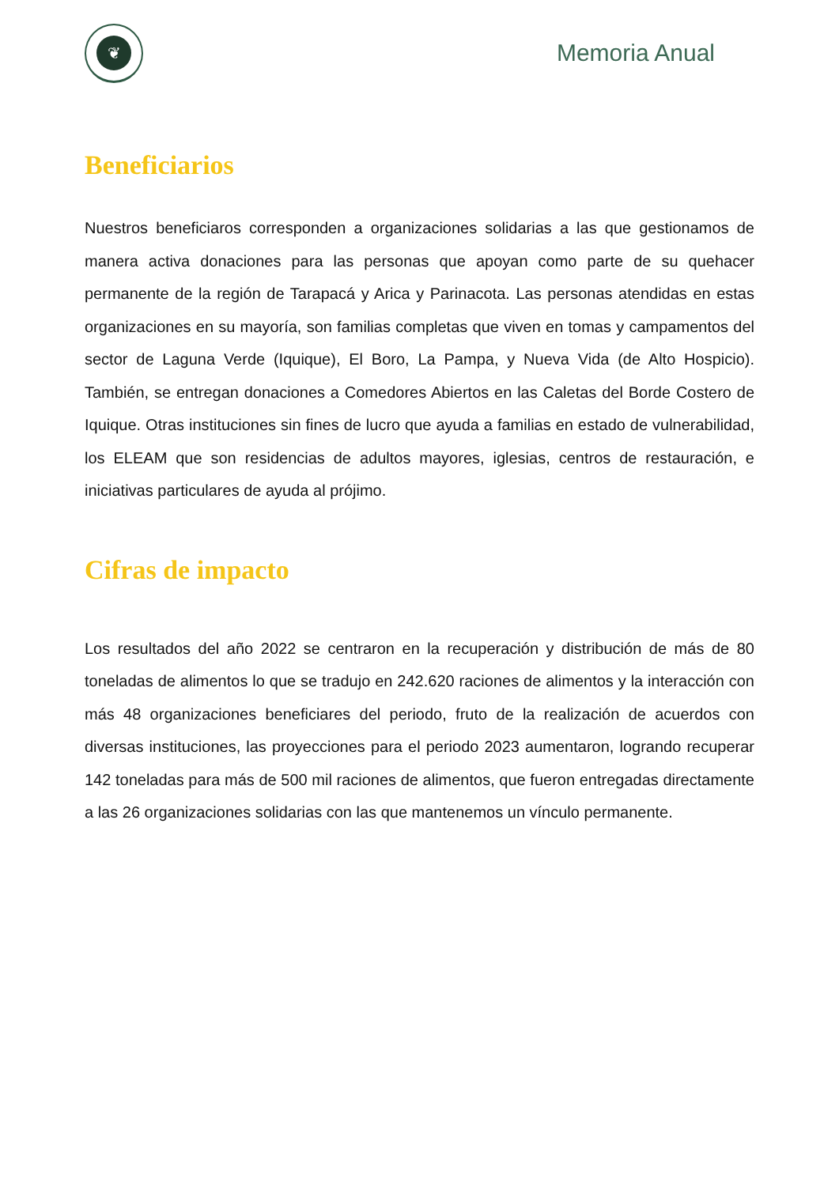❦
Memoria Anual
Beneficiarios
Nuestros beneficiaros corresponden a organizaciones solidarias a las que gestionamos de manera activa donaciones para las personas que apoyan como parte de su quehacer permanente de la región de Tarapacá y Arica y Parinacota. Las personas atendidas en estas organizaciones en su mayoría, son familias completas que viven en tomas y campamentos del sector de Laguna Verde (Iquique), El Boro, La Pampa, y Nueva Vida (de Alto Hospicio). También, se entregan donaciones a Comedores Abiertos en las Caletas del Borde Costero de Iquique. Otras instituciones sin fines de lucro que ayuda a familias en estado de vulnerabilidad, los ELEAM que son residencias de adultos mayores, iglesias, centros de restauración, e iniciativas particulares de ayuda al prójimo.
Cifras de impacto
Los resultados del año 2022 se centraron en la recuperación y distribución de más de 80 toneladas de alimentos lo que se tradujo en 242.620 raciones de alimentos y la interacción con más 48 organizaciones beneficiares del periodo, fruto de la realización de acuerdos con diversas instituciones, las proyecciones para el periodo 2023 aumentaron, logrando recuperar 142 toneladas para más de 500 mil raciones de alimentos, que fueron entregadas directamente a las 26 organizaciones solidarias con las que mantenemos un vínculo permanente.